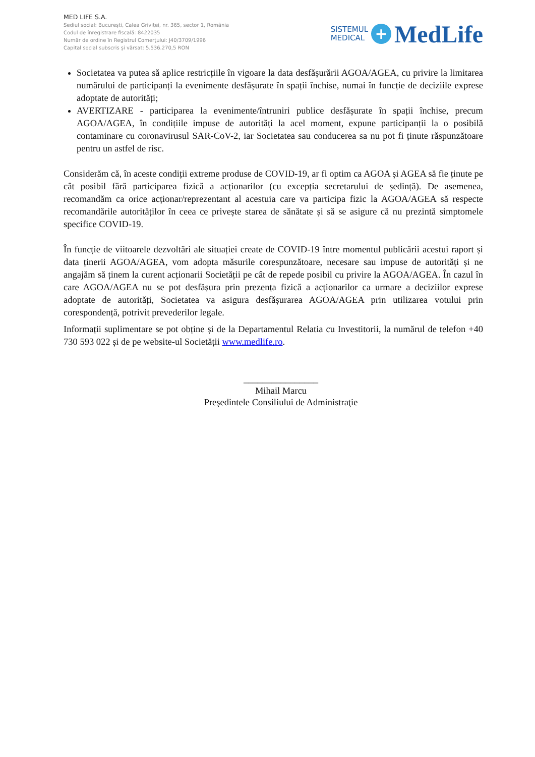MED LIFE S.A.
Sediul social: București, Calea Griviței, nr. 365, sector 1, România
Codul de înregistrare fiscală: 8422035
Număr de ordine în Registrul Comerţului: J40/3709/1996
Capital social subscris şi vărsat: 5.536.270,5 RON
SISTEMUL
MEDICAL
+
MedLife
Societatea va putea să aplice restricțiile în vigoare la data desfășurării AGOA/AGEA, cu privire la limitarea numărului de participanți la evenimente desfășurate în spații închise, numai în funcție de deciziile exprese adoptate de autorități;
AVERTIZARE - participarea la evenimente/întruniri publice desfășurate în spații închise, precum AGOA/AGEA, în condițiile impuse de autorități la acel moment, expune participanții la o posibilă contaminare cu coronavirusul SAR-CoV-2, iar Societatea sau conducerea sa nu pot fi ținute răspunzătoare pentru un astfel de risc.
Considerăm că, în aceste condiții extreme produse de COVID-19, ar fi optim ca AGOA și AGEA să fie ținute pe cât posibil fără participarea fizică a acționarilor (cu excepția secretarului de ședință). De asemenea, recomandăm ca orice acționar/reprezentant al acestuia care va participa fizic la AGOA/AGEA să respecte recomandările autorităților în ceea ce privește starea de sănătate și să se asigure că nu prezintă simptomele specifice COVID-19.
În funcție de viitoarele dezvoltări ale situației create de COVID-19 între momentul publicării acestui raport și data ținerii AGOA/AGEA, vom adopta măsurile corespunzătoare, necesare sau impuse de autorități și ne angajăm să ținem la curent acționarii Societății pe cât de repede posibil cu privire la AGOA/AGEA. În cazul în care AGOA/AGEA nu se pot desfășura prin prezența fizică a acționarilor ca urmare a deciziilor exprese adoptate de autorități, Societatea va asigura desfășurarea AGOA/AGEA prin utilizarea votului prin corespondență, potrivit prevederilor legale.
Informații suplimentare se pot obține și de la Departamentul Relatia cu Investitorii, la numărul de telefon +40 730 593 022 și de pe website-ul Societății www.medlife.ro.
________________
Mihail Marcu
Preşedintele Consiliului de Administraţie